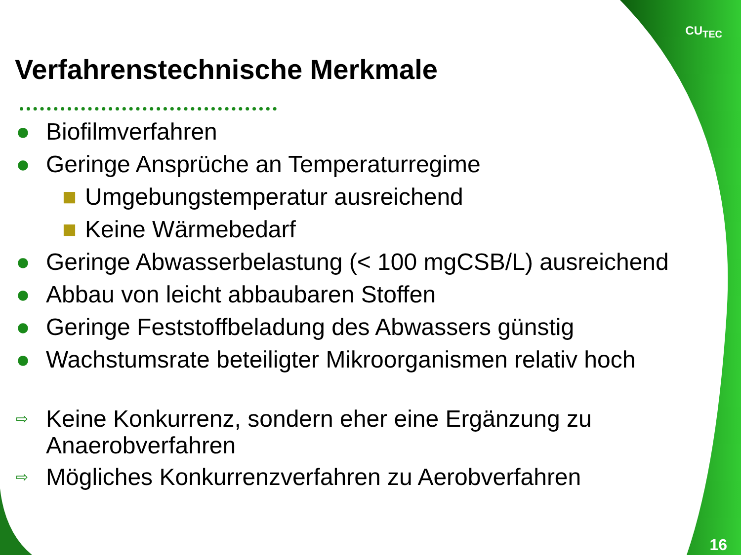CU<sub>TEC</sub>
Verfahrenstechnische Merkmale
● Biofilmverfahren
● Geringe Ansprüche an Temperaturregime
■ Umgebungstemperatur ausreichend
■ Keine Wärmebedarf
● Geringe Abwasserbelastung (< 100 mgCSB/L) ausreichend
● Abbau von leicht abbaubaren Stoffen
● Geringe Feststoffbeladung des Abwassers günstig
● Wachstumsrate beteiligter Mikroorganismen relativ hoch
⇨ Keine Konkurrenz, sondern eher eine Ergänzung zu
Anaerobverfahren
⇨ Mögliches Konkurrenzverfahren zu Aerobverfahren
16